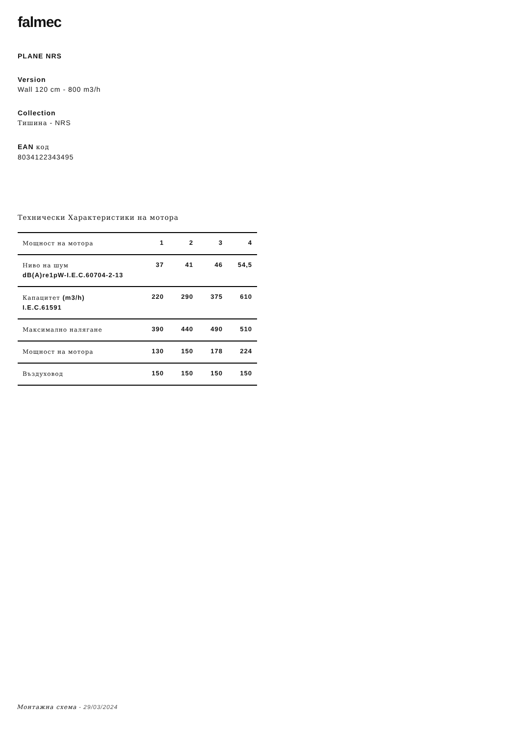falmec
PLANE NRS
Version
Wall 120 cm - 800 m3/h
Collection
Тишина - NRS
EAN код
8034122343495
Технически Характеристики на мотора
| Мощност на мотора | 1 | 2 | 3 | 4 |
| Ниво на шум dB(A)re1pW-I.E.C.60704-2-13 | 37 | 41 | 46 | 54,5 |
| Капацитет (m3/h) I.E.C.61591 | 220 | 290 | 375 | 610 |
| Максимално налягане | 390 | 440 | 490 | 510 |
| Мощност на мотора | 130 | 150 | 178 | 224 |
| Въздуховод | 150 | 150 | 150 | 150 |
Монтажна схема - 29/03/2024